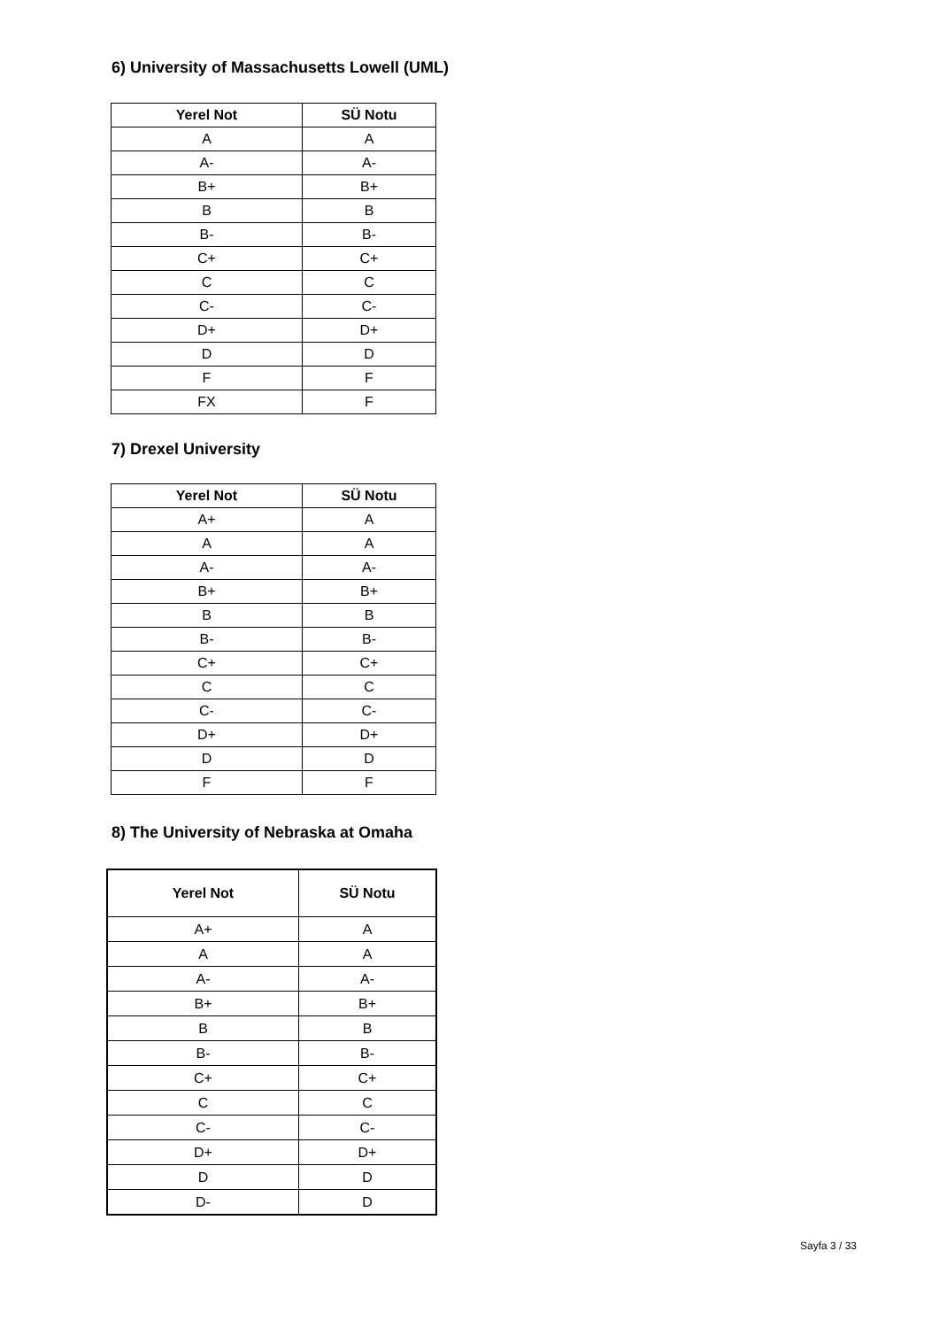6) University of Massachusetts Lowell (UML)
| Yerel Not | SÜ Notu |
| --- | --- |
| A | A |
| A- | A- |
| B+ | B+ |
| B | B |
| B- | B- |
| C+ | C+ |
| C | C |
| C- | C- |
| D+ | D+ |
| D | D |
| F | F |
| FX | F |
7) Drexel University
| Yerel Not | SÜ Notu |
| --- | --- |
| A+ | A |
| A | A |
| A- | A- |
| B+ | B+ |
| B | B |
| B- | B- |
| C+ | C+ |
| C | C |
| C- | C- |
| D+ | D+ |
| D | D |
| F | F |
8) The University of Nebraska at Omaha
| Yerel Not | SÜ Notu |
| --- | --- |
| A+ | A |
| A | A |
| A- | A- |
| B+ | B+ |
| B | B |
| B- | B- |
| C+ | C+ |
| C | C |
| C- | C- |
| D+ | D+ |
| D | D |
| D- | D |
Sayfa 3 / 33